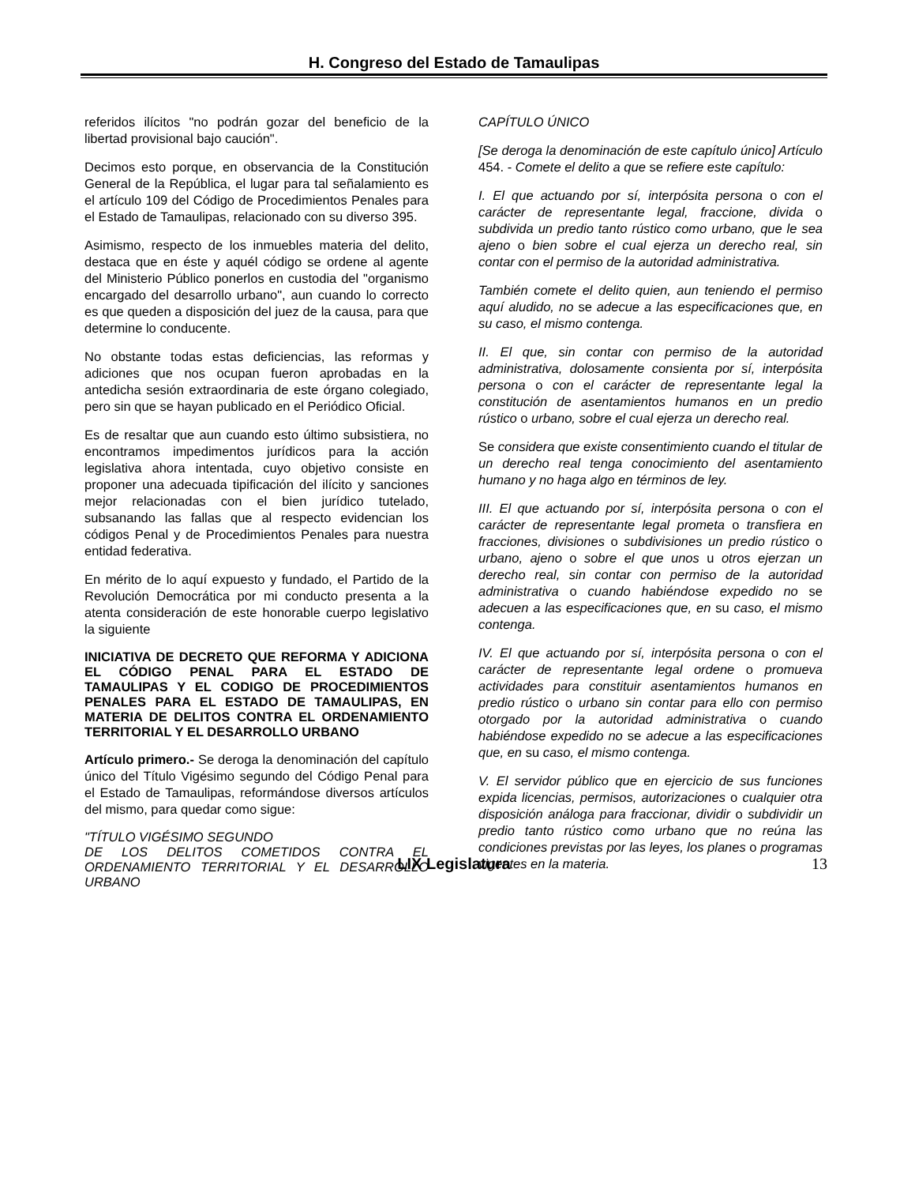H. Congreso del Estado de Tamaulipas
referidos ilícitos "no podrán gozar del beneficio de la libertad provisional bajo caución".
Decimos esto porque, en observancia de la Constitución General de la República, el lugar para tal señalamiento es el artículo 109 del Código de Procedimientos Penales para el Estado de Tamaulipas, relacionado con su diverso 395.
Asimismo, respecto de los inmuebles materia del delito, destaca que en éste y aquél código se ordene al agente del Ministerio Público ponerlos en custodia del "organismo encargado del desarrollo urbano", aun cuando lo correcto es que queden a disposición del juez de la causa, para que determine lo conducente.
No obstante todas estas deficiencias, las reformas y adiciones que nos ocupan fueron aprobadas en la antedicha sesión extraordinaria de este órgano colegiado, pero sin que se hayan publicado en el Periódico Oficial.
Es de resaltar que aun cuando esto último subsistiera, no encontramos impedimentos jurídicos para la acción legislativa ahora intentada, cuyo objetivo consiste en proponer una adecuada tipificación del ilícito y sanciones mejor relacionadas con el bien jurídico tutelado, subsanando las fallas que al respecto evidencian los códigos Penal y de Procedimientos Penales para nuestra entidad federativa.
En mérito de lo aquí expuesto y fundado, el Partido de la Revolución Democrática por mi conducto presenta a la atenta consideración de este honorable cuerpo legislativo la siguiente
INICIATIVA DE DECRETO QUE REFORMA Y ADICIONA EL CÓDIGO PENAL PARA EL ESTADO DE TAMAULIPAS Y EL CODIGO DE PROCEDIMIENTOS PENALES PARA EL ESTADO DE TAMAULIPAS, EN MATERIA DE DELITOS CONTRA EL ORDENAMIENTO TERRITORIAL Y EL DESARROLLO URBANO
Artículo primero.- Se deroga la denominación del capítulo único del Título Vigésimo segundo del Código Penal para el Estado de Tamaulipas, reformándose diversos artículos del mismo, para quedar como sigue:
"TÍTULO VIGÉSIMO SEGUNDO
DE LOS DELITOS COMETIDOS CONTRA EL ORDENAMIENTO TERRITORIAL Y EL DESARROLLO URBANO
CAPÍTULO ÚNICO
[Se deroga la denominación de este capítulo único] Artículo 454. - Comete el delito a que se refiere este capítulo:
I. El que actuando por sí, interpósita persona o con el carácter de representante legal, fraccione, divida o subdivida un predio tanto rústico como urbano, que le sea ajeno o bien sobre el cual ejerza un derecho real, sin contar con el permiso de la autoridad administrativa.
También comete el delito quien, aun teniendo el permiso aquí aludido, no se adecue a las especificaciones que, en su caso, el mismo contenga.
II. El que, sin contar con permiso de la autoridad administrativa, dolosamente consienta por sí, interpósita persona o con el carácter de representante legal la constitución de asentamientos humanos en un predio rústico o urbano, sobre el cual ejerza un derecho real.
Se considera que existe consentimiento cuando el titular de un derecho real tenga conocimiento del asentamiento humano y no haga algo en términos de ley.
III. El que actuando por sí, interpósita persona o con el carácter de representante legal prometa o transfiera en fracciones, divisiones o subdivisiones un predio rústico o urbano, ajeno o sobre el que unos u otros ejerzan un derecho real, sin contar con permiso de la autoridad administrativa o cuando habiéndose expedido no se adecuen a las especificaciones que, en su caso, el mismo contenga.
IV. El que actuando por sí, interpósita persona o con el carácter de representante legal ordene o promueva actividades para constituir asentamientos humanos en predio rústico o urbano sin contar para ello con permiso otorgado por la autoridad administrativa o cuando habiéndose expedido no se adecue a las especificaciones que, en su caso, el mismo contenga.
V. El servidor público que en ejercicio de sus funciones expida licencias, permisos, autorizaciones o cualquier otra disposición análoga para fraccionar, dividir o subdividir un predio tanto rústico como urbano que no reúna las condiciones previstas por las leyes, los planes o programas vigentes en la materia.
LIX Legislatura
13